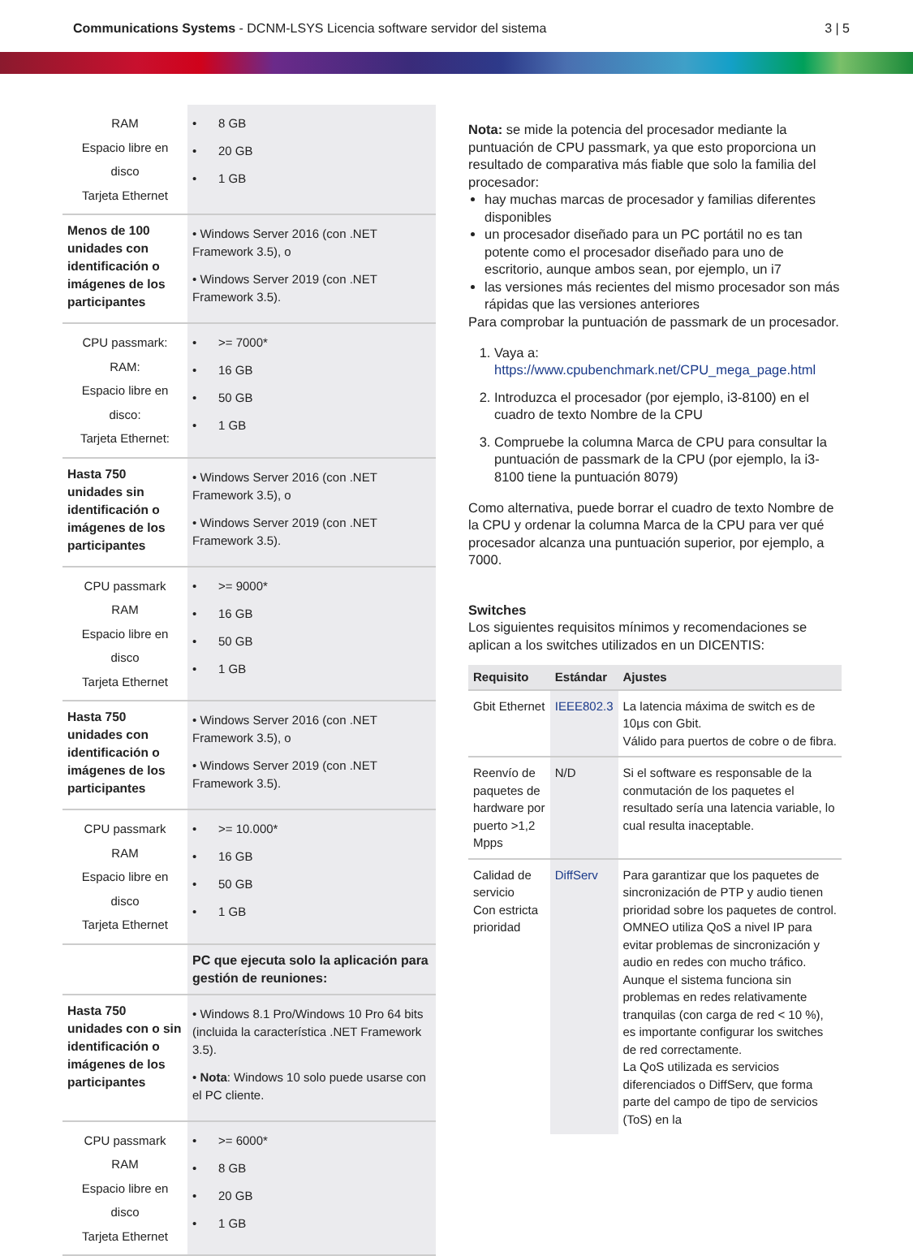Communications Systems - DCNM-LSYS Licencia software servidor del sistema
3 | 5
| RAM Espacio libre en disco Tarjeta Ethernet | • 8 GB • 20 GB • 1 GB |
| Menos de 100 unidades con identificación o imágenes de los participantes | • Windows Server 2016 (con .NET Framework 3.5), o • Windows Server 2019 (con .NET Framework 3.5). |
| CPU passmark: RAM: Espacio libre en disco: Tarjeta Ethernet: | • >= 7000* • 16 GB • 50 GB • 1 GB |
| Hasta 750 unidades sin identificación o imágenes de los participantes | • Windows Server 2016 (con .NET Framework 3.5), o • Windows Server 2019 (con .NET Framework 3.5). |
| CPU passmark RAM Espacio libre en disco Tarjeta Ethernet | • >= 9000* • 16 GB • 50 GB • 1 GB |
| Hasta 750 unidades con identificación o imágenes de los participantes | • Windows Server 2016 (con .NET Framework 3.5), o • Windows Server 2019 (con .NET Framework 3.5). |
| CPU passmark RAM Espacio libre en disco Tarjeta Ethernet | • >= 10.000* • 16 GB • 50 GB • 1 GB |
| | PC que ejecuta solo la aplicación para gestión de reuniones: |
| Hasta 750 unidades con o sin identificación o imágenes de los participantes | • Windows 8.1 Pro/Windows 10 Pro 64 bits (incluida la característica .NET Framework 3.5). • Nota : Windows 10 solo puede usarse con el PC cliente. |
| CPU passmark RAM Espacio libre en disco Tarjeta Ethernet | • >= 6000* • 8 GB • 20 GB • 1 GB |
Nota: se mide la potencia del procesador mediante la puntuación de CPU passmark, ya que esto proporciona un resultado de comparativa más fiable que solo la familia del procesador:
hay muchas marcas de procesador y familias diferentes disponibles
un procesador diseñado para un PC portátil no es tan potente como el procesador diseñado para uno de escritorio, aunque ambos sean, por ejemplo, un i7
las versiones más recientes del mismo procesador son más rápidas que las versiones anteriores
Para comprobar la puntuación de passmark de un procesador.
1. Vaya a: https://www.cpubenchmark.net/CPU_mega_page.html
2. Introduzca el procesador (por ejemplo, i3-8100) en el cuadro de texto Nombre de la CPU
3. Compruebe la columna Marca de CPU para consultar la puntuación de passmark de la CPU (por ejemplo, la i3-8100 tiene la puntuación 8079)
Como alternativa, puede borrar el cuadro de texto Nombre de la CPU y ordenar la columna Marca de la CPU para ver qué procesador alcanza una puntuación superior, por ejemplo, a 7000.
Switches
Los siguientes requisitos mínimos y recomendaciones se aplican a los switches utilizados en un DICENTIS:
| Requisito | Estándar | Ajustes |
| --- | --- | --- |
| Gbit Ethernet | IEEE802.3 | La latencia máxima de switch es de 10μs con Gbit. Válido para puertos de cobre o de fibra. |
| Reenvío de paquetes de hardware por puerto >1,2 Mpps | N/D | Si el software es responsable de la conmutación de los paquetes el resultado sería una latencia variable, lo cual resulta inaceptable. |
| Calidad de servicio Con estricta prioridad | DiffServ | Para garantizar que los paquetes de sincronización de PTP y audio tienen prioridad sobre los paquetes de control. OMNEO utiliza QoS a nivel IP para evitar problemas de sincronización y audio en redes con mucho tráfico. Aunque el sistema funciona sin problemas en redes relativamente tranquilas (con carga de red < 10 %), es importante configurar los switches de red correctamente. La QoS utilizada es servicios diferenciados o DiffServ, que forma parte del campo de tipo de servicios (ToS) en la |